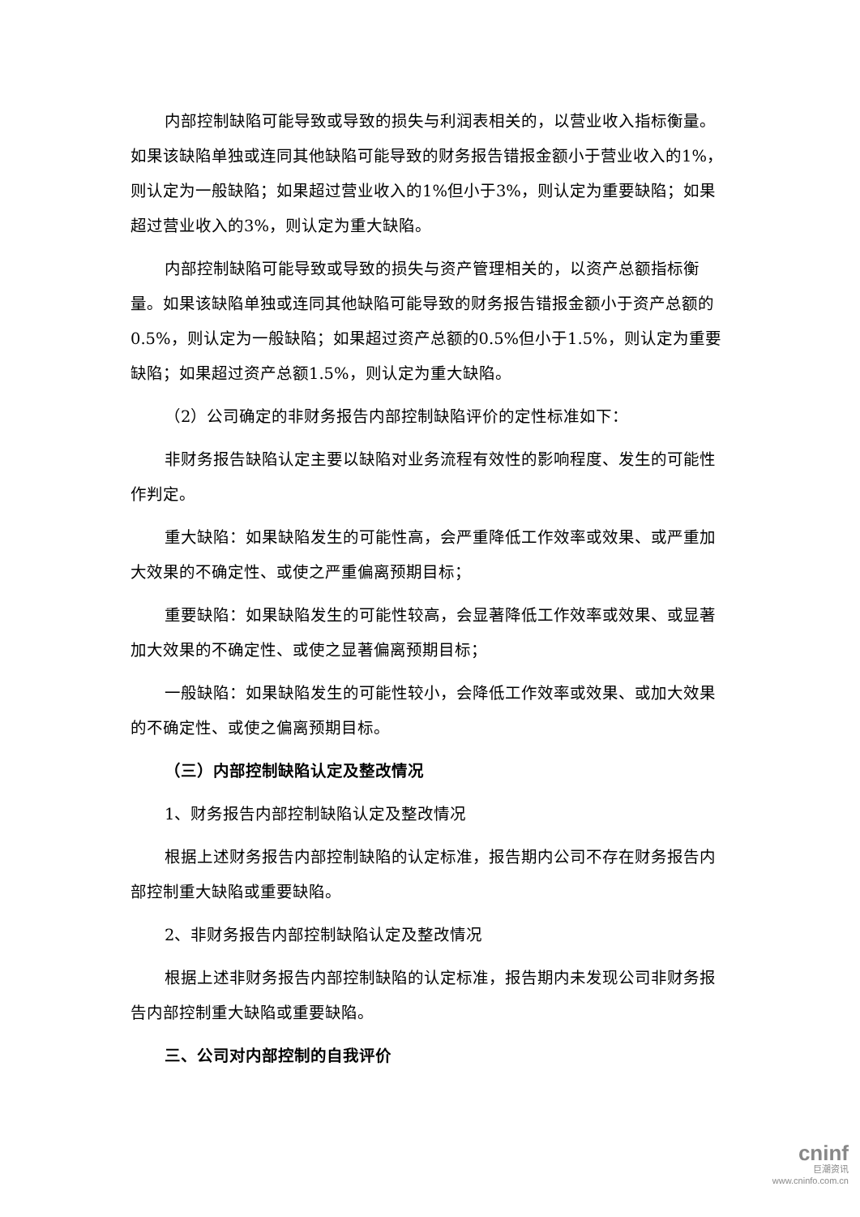内部控制缺陷可能导致或导致的损失与利润表相关的，以营业收入指标衡量。如果该缺陷单独或连同其他缺陷可能导致的财务报告错报金额小于营业收入的1%，则认定为一般缺陷；如果超过营业收入的1%但小于3%，则认定为重要缺陷；如果超过营业收入的3%，则认定为重大缺陷。
内部控制缺陷可能导致或导致的损失与资产管理相关的，以资产总额指标衡量。如果该缺陷单独或连同其他缺陷可能导致的财务报告错报金额小于资产总额的0.5%，则认定为一般缺陷；如果超过资产总额的0.5%但小于1.5%，则认定为重要缺陷；如果超过资产总额1.5%，则认定为重大缺陷。
（2）公司确定的非财务报告内部控制缺陷评价的定性标准如下：
非财务报告缺陷认定主要以缺陷对业务流程有效性的影响程度、发生的可能性作判定。
重大缺陷：如果缺陷发生的可能性高，会严重降低工作效率或效果、或严重加大效果的不确定性、或使之严重偏离预期目标；
重要缺陷：如果缺陷发生的可能性较高，会显著降低工作效率或效果、或显著加大效果的不确定性、或使之显著偏离预期目标；
一般缺陷：如果缺陷发生的可能性较小，会降低工作效率或效果、或加大效果的不确定性、或使之偏离预期目标。
（三）内部控制缺陷认定及整改情况
1、财务报告内部控制缺陷认定及整改情况
根据上述财务报告内部控制缺陷的认定标准，报告期内公司不存在财务报告内部控制重大缺陷或重要缺陷。
2、非财务报告内部控制缺陷认定及整改情况
根据上述非财务报告内部控制缺陷的认定标准，报告期内未发现公司非财务报告内部控制重大缺陷或重要缺陷。
三、公司对内部控制的自我评价
cninf
巨潮资讯
www.cninfo.com.cn